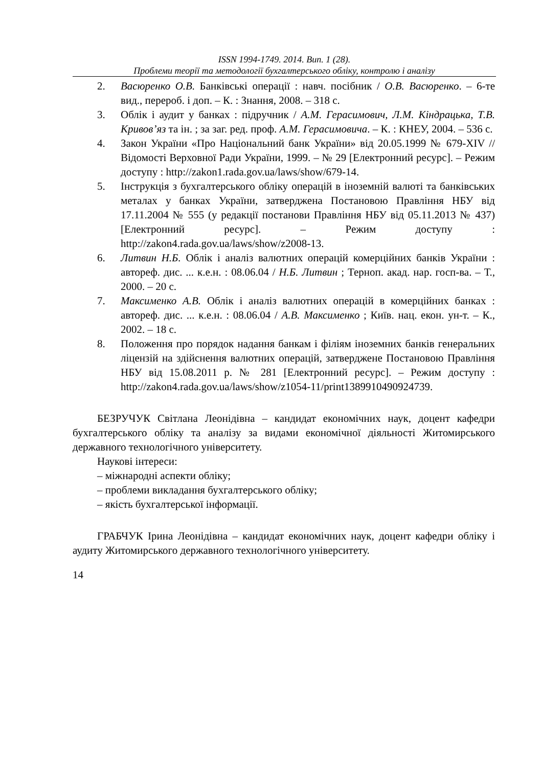ISSN 1994-1749. 2014. Вип. 1 (28).
Проблеми теорії та методології бухгалтерського обліку, контролю і аналізу
2. Васюренко О.В. Банківські операції : навч. посібник / О.В. Васюренко. – 6-те вид., перероб. і доп. – К. : Знання, 2008. – 318 с.
3. Облік і аудит у банках : підручник / А.М. Герасимович, Л.М. Кіндрацька, Т.В. Кривов’яз та ін. ; за заг. ред. проф. А.М. Герасимовича. – К. : КНЕУ, 2004. – 536 с.
4. Закон України «Про Національний банк України» від 20.05.1999 № 679-XIV // Відомості Верховної Ради України, 1999. – № 29 [Електронний ресурс]. – Режим доступу : http://zakon1.rada.gov.ua/laws/show/679-14.
5. Інструкція з бухгалтерського обліку операцій в іноземній валюті та банківських металах у банках України, затверджена Постановою Правління НБУ від 17.11.2004 № 555 (у редакції постанови Правління НБУ від 05.11.2013 № 437) [Електронний ресурс]. – Режим доступу : http://zakon4.rada.gov.ua/laws/show/z2008-13.
6. Литвин Н.Б. Облік і аналіз валютних операцій комерційних банків України : автореф. дис. ... к.е.н. : 08.06.04 / Н.Б. Литвин ; Терноп. акад. нар. госп-ва. – Т., 2000. – 20 с.
7. Максименко А.В. Облік і аналіз валютних операцій в комерційних банках : автореф. дис. ... к.е.н. : 08.06.04 / А.В. Максименко ; Київ. нац. екон. ун-т. – К., 2002. – 18 с.
8. Положення про порядок надання банкам і філіям іноземних банків генеральних ліцензій на здійснення валютних операцій, затверджене Постановою Правління НБУ від 15.08.2011 р. № 281 [Електронний ресурс]. – Режим доступу : http://zakon4.rada.gov.ua/laws/show/z1054-11/print1389910490924739.
БЕЗРУЧУК Світлана Леонідівна – кандидат економічних наук, доцент кафедри бухгалтерського обліку та аналізу за видами економічної діяльності Житомирського державного технологічного університету.
Наукові інтереси:
– міжнародні аспекти обліку;
– проблеми викладання бухгалтерського обліку;
– якість бухгалтерської інформації.
ГРАБЧУК Ірина Леонідівна – кандидат економічних наук, доцент кафедри обліку і аудиту Житомирського державного технологічного університету.
14